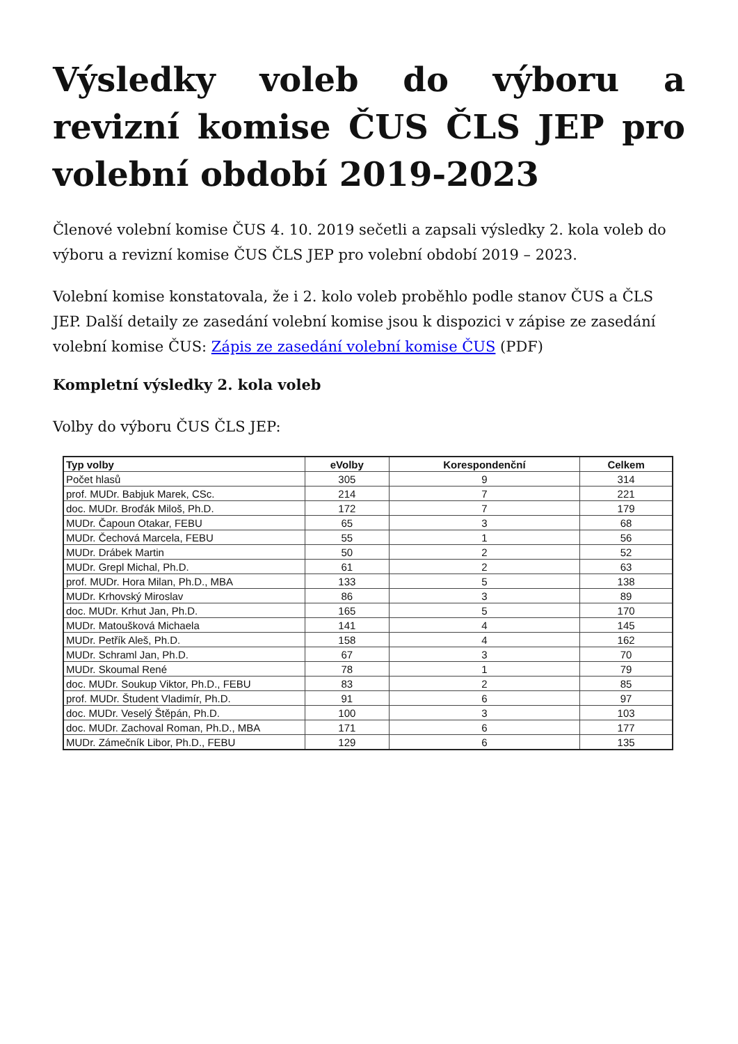Výsledky voleb do výboru a revizní komise ČUS ČLS JEP pro volební období 2019-2023
Členové volební komise ČUS 4. 10. 2019 sečetli a zapsali výsledky 2. kola voleb do výboru a revizní komise ČUS ČLS JEP pro volební období 2019 – 2023.
Volební komise konstatovala, že i 2. kolo voleb proběhlo podle stanov ČUS a ČLS JEP. Další detaily ze zasedání volební komise jsou k dispozici v zápise ze zasedání volební komise ČUS: Zápis ze zasedání volební komise ČUS (PDF)
Kompletní výsledky 2. kola voleb
Volby do výboru ČUS ČLS JEP:
| Typ volby | eVolby | Korespondenční | Celkem |
| --- | --- | --- | --- |
| Počet hlasů | 305 | 9 | 314 |
| prof. MUDr. Babjuk Marek, CSc. | 214 | 7 | 221 |
| doc. MUDr. Broďák Miloš, Ph.D. | 172 | 7 | 179 |
| MUDr. Čapoun Otakar, FEBU | 65 | 3 | 68 |
| MUDr. Čechová Marcela, FEBU | 55 | 1 | 56 |
| MUDr. Drábek Martin | 50 | 2 | 52 |
| MUDr. Grepl Michal, Ph.D. | 61 | 2 | 63 |
| prof. MUDr. Hora Milan, Ph.D., MBA | 133 | 5 | 138 |
| MUDr. Krhovský Miroslav | 86 | 3 | 89 |
| doc. MUDr. Krhut Jan, Ph.D. | 165 | 5 | 170 |
| MUDr. Matoušková Michaela | 141 | 4 | 145 |
| MUDr. Petřík Aleš, Ph.D. | 158 | 4 | 162 |
| MUDr. Schraml Jan, Ph.D. | 67 | 3 | 70 |
| MUDr. Skoumal René | 78 | 1 | 79 |
| doc. MUDr. Soukup Viktor, Ph.D., FEBU | 83 | 2 | 85 |
| prof. MUDr. Študent Vladimír, Ph.D. | 91 | 6 | 97 |
| doc. MUDr. Veselý Štěpán, Ph.D. | 100 | 3 | 103 |
| doc. MUDr. Zachoval Roman, Ph.D., MBA | 171 | 6 | 177 |
| MUDr. Zámečník Libor, Ph.D., FEBU | 129 | 6 | 135 |